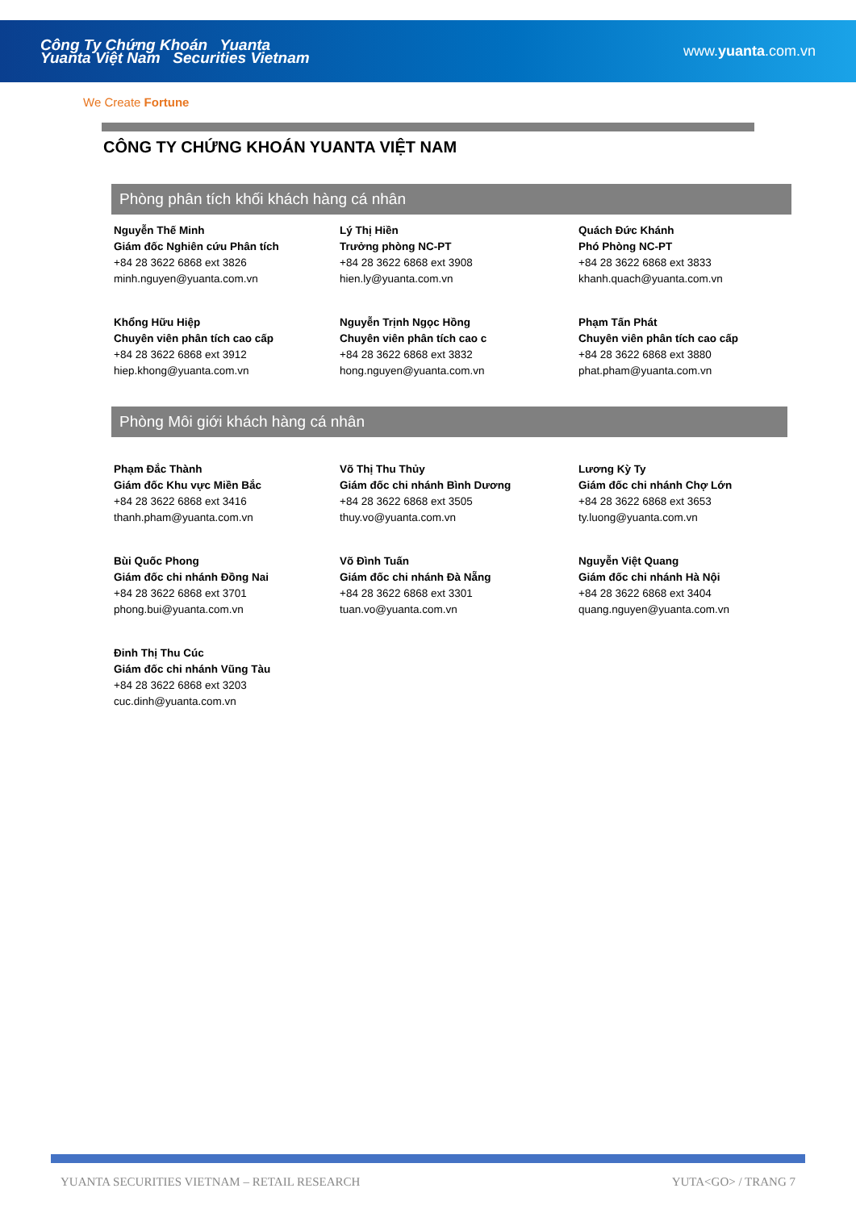Công Ty Chứng Khoán Yuanta
Yuanta Việt Nam Securities Vietnam
www.yuanta.com.vn
We Create Fortune
CÔNG TY CHỨNG KHOÁN YUANTA VIỆT NAM
Phòng phân tích khối khách hàng cá nhân
Nguyễn Thế Minh
Giám đốc Nghiên cứu Phân tích
+84 28 3622 6868 ext 3826
minh.nguyen@yuanta.com.vn
Lý Thị Hiền
Trưởng phòng NC-PT
+84 28 3622 6868 ext 3908
hien.ly@yuanta.com.vn
Quách Đức Khánh
Phó Phòng NC-PT
+84 28 3622 6868 ext 3833
khanh.quach@yuanta.com.vn
Khổng Hữu Hiệp
Chuyên viên phân tích cao cấp
+84 28 3622 6868 ext 3912
hiep.khong@yuanta.com.vn
Nguyễn Trịnh Ngọc Hồng
Chuyên viên phân tích cao c
+84 28 3622 6868 ext 3832
hong.nguyen@yuanta.com.vn
Phạm Tấn Phát
Chuyên viên phân tích cao cấp
+84 28 3622 6868 ext 3880
phat.pham@yuanta.com.vn
Phòng Môi giới khách hàng cá nhân
Phạm Đắc Thành
Giám đốc Khu vực Miền Bắc
+84 28 3622 6868 ext 3416
thanh.pham@yuanta.com.vn
Võ Thị Thu Thủy
Giám đốc chi nhánh Bình Dương
+84 28 3622 6868 ext 3505
thuy.vo@yuanta.com.vn
Lương Kỳ Ty
Giám đốc chi nhánh Chợ Lớn
+84 28 3622 6868 ext 3653
ty.luong@yuanta.com.vn
Bùi Quốc Phong
Giám đốc chi nhánh Đồng Nai
+84 28 3622 6868 ext 3701
phong.bui@yuanta.com.vn
Võ Đình Tuấn
Giám đốc chi nhánh Đà Nẵng
+84 28 3622 6868 ext 3301
tuan.vo@yuanta.com.vn
Nguyễn Việt Quang
Giám đốc chi nhánh Hà Nội
+84 28 3622 6868 ext 3404
quang.nguyen@yuanta.com.vn
Đinh Thị Thu Cúc
Giám đốc chi nhánh Vũng Tàu
+84 28 3622 6868 ext 3203
cuc.dinh@yuanta.com.vn
YUANTA SECURITIES VIETNAM – RETAIL RESEARCH YUTA<GO> / TRANG 7